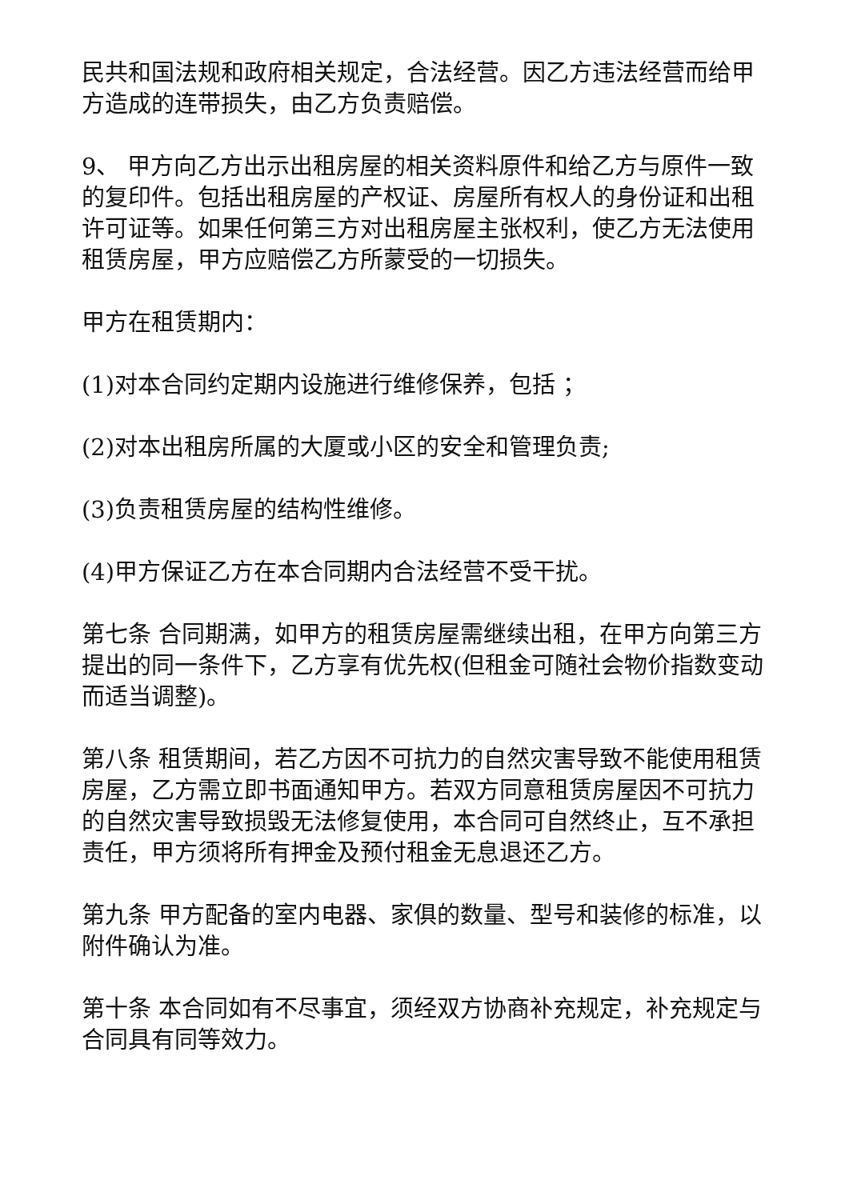民共和国法规和政府相关规定，合法经营。因乙方违法经营而给甲方造成的连带损失，由乙方负责赔偿。
9、 甲方向乙方出示出租房屋的相关资料原件和给乙方与原件一致的复印件。包括出租房屋的产权证、房屋所有权人的身份证和出租许可证等。如果任何第三方对出租房屋主张权利，使乙方无法使用租赁房屋，甲方应赔偿乙方所蒙受的一切损失。
甲方在租赁期内：
(1)对本合同约定期内设施进行维修保养，包括 ；
(2)对本出租房所属的大厦或小区的安全和管理负责;
(3)负责租赁房屋的结构性维修。
(4)甲方保证乙方在本合同期内合法经营不受干扰。
第七条 合同期满，如甲方的租赁房屋需继续出租，在甲方向第三方提出的同一条件下，乙方享有优先权(但租金可随社会物价指数变动而适当调整)。
第八条 租赁期间，若乙方因不可抗力的自然灾害导致不能使用租赁房屋，乙方需立即书面通知甲方。若双方同意租赁房屋因不可抗力的自然灾害导致损毁无法修复使用，本合同可自然终止，互不承担责任，甲方须将所有押金及预付租金无息退还乙方。
第九条 甲方配备的室内电器、家俱的数量、型号和装修的标准，以附件确认为准。
第十条 本合同如有不尽事宜，须经双方协商补充规定，补充规定与合同具有同等效力。